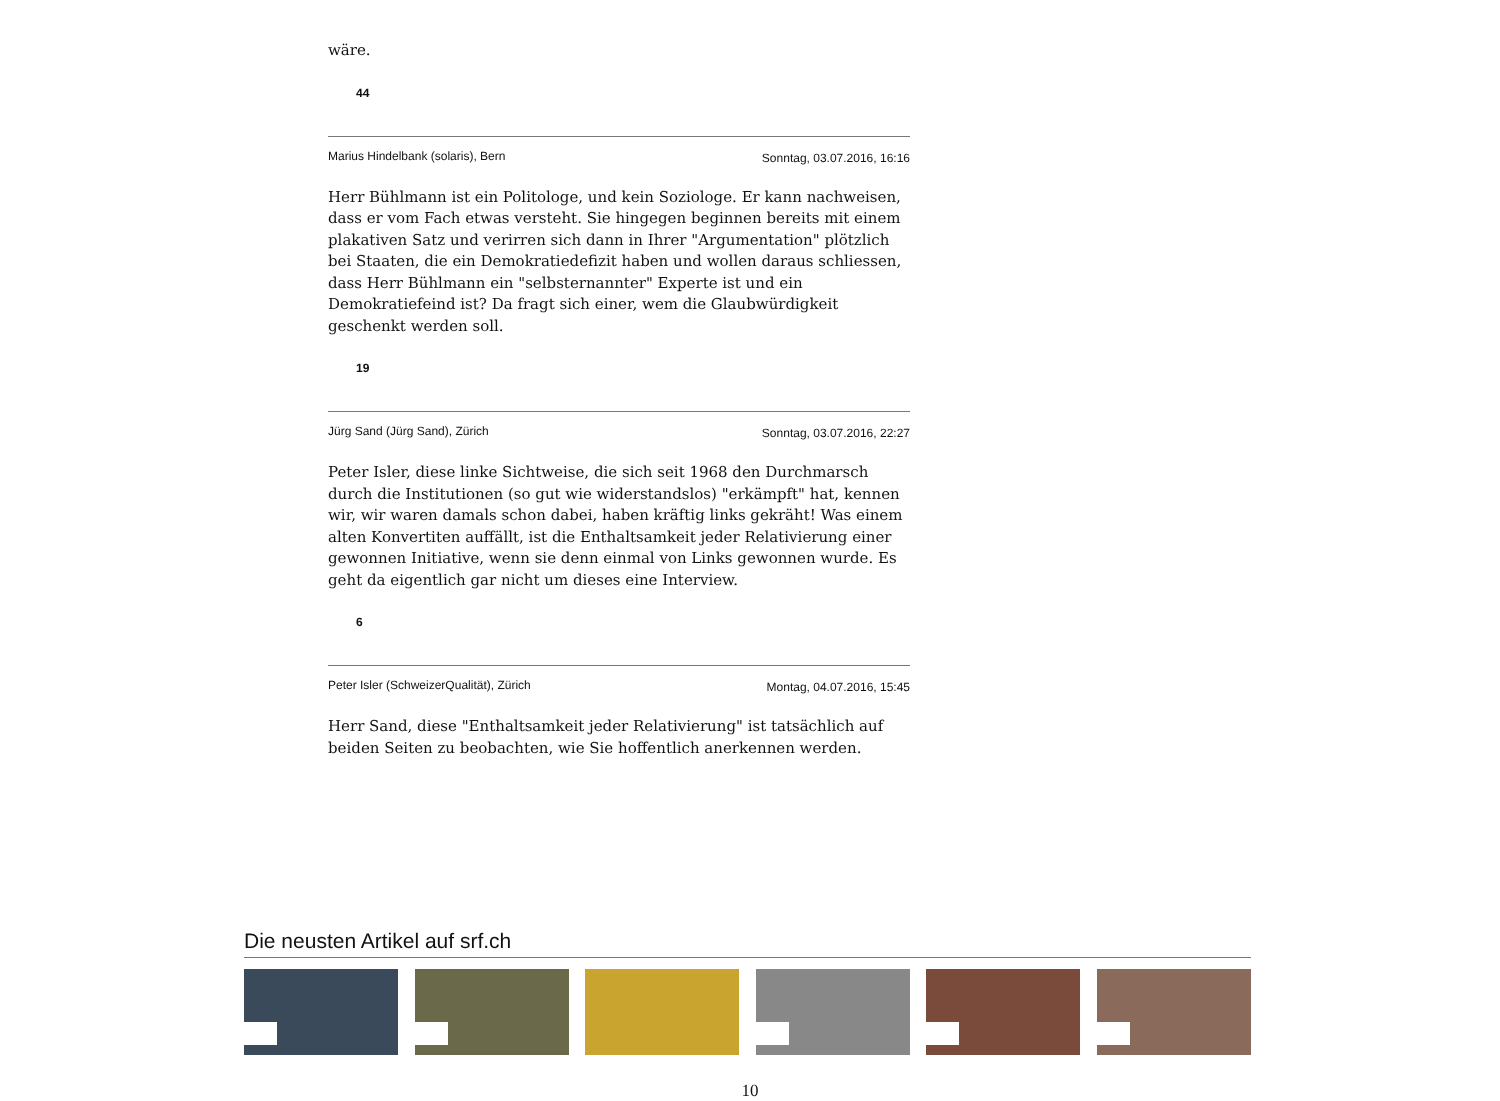wäre.
44
Marius Hindelbank (solaris), Bern Sonntag, 03.07.2016, 16:16
Herr Bühlmann ist ein Politologe, und kein Soziologe. Er kann nachweisen, dass er vom Fach etwas versteht. Sie hingegen beginnen bereits mit einem plakativen Satz und verirren sich dann in Ihrer "Argumentation" plötzlich bei Staaten, die ein Demokratiedefizit haben und wollen daraus schliessen, dass Herr Bühlmann ein "selbsternannter" Experte ist und ein Demokratiefeind ist? Da fragt sich einer, wem die Glaubwürdigkeit geschenkt werden soll.
19
Jürg Sand (Jürg Sand), Zürich Sonntag, 03.07.2016, 22:27
Peter Isler, diese linke Sichtweise, die sich seit 1968 den Durchmarsch durch die Institutionen (so gut wie widerstandslos) "erkämpft" hat, kennen wir, wir waren damals schon dabei, haben kräftig links gekräht! Was einem alten Konvertiten auffällt, ist die Enthaltsamkeit jeder Relativierung einer gewonnen Initiative, wenn sie denn einmal von Links gewonnen wurde. Es geht da eigentlich gar nicht um dieses eine Interview.
6
Peter Isler (SchweizerQualität), Zürich Montag, 04.07.2016, 15:45
Herr Sand, diese "Enthaltsamkeit jeder Relativierung" ist tatsächlich auf beiden Seiten zu beobachten, wie Sie hoffentlich anerkennen werden.
Die neusten Artikel auf srf.ch
10